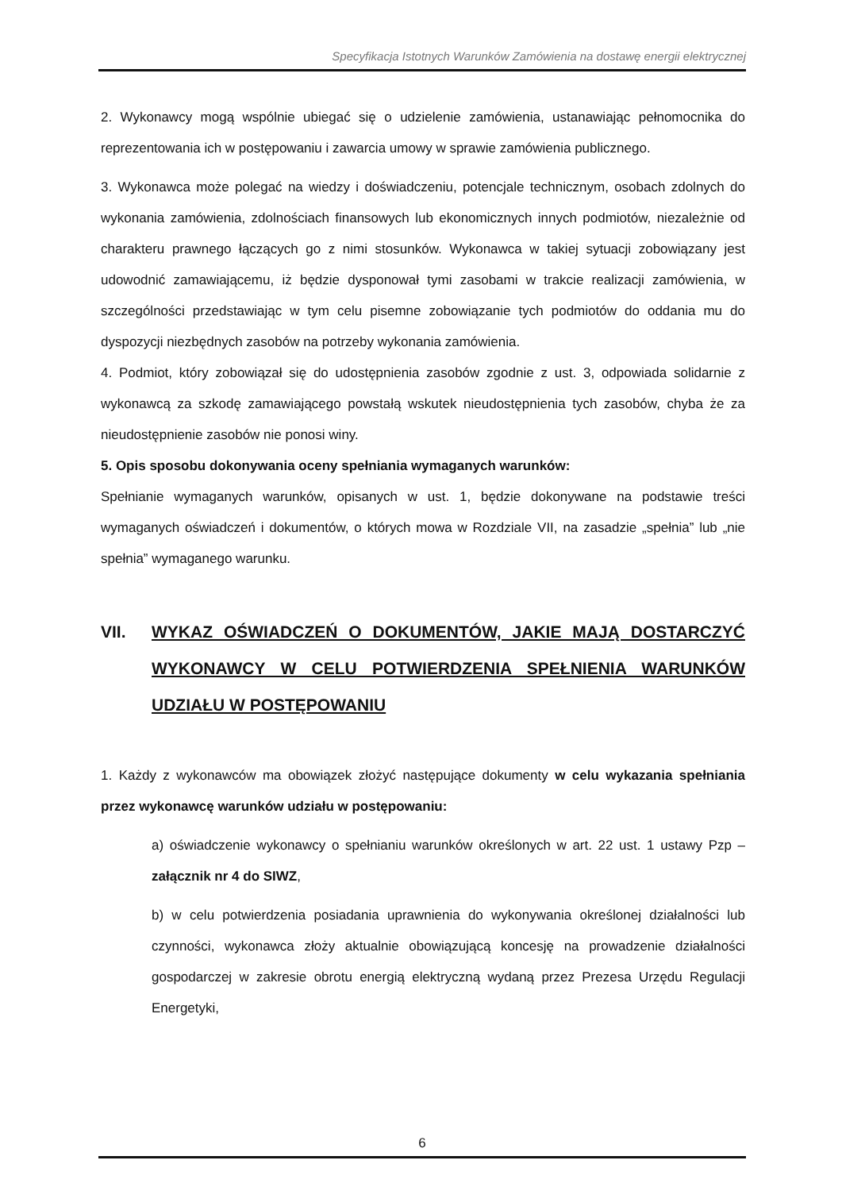Specyfikacja Istotnych Warunków Zamówienia na dostawę energii elektrycznej
2. Wykonawcy mogą wspólnie ubiegać się o udzielenie zamówienia, ustanawiając pełnomocnika do reprezentowania ich w postępowaniu i zawarcia umowy w sprawie zamówienia publicznego.
3. Wykonawca może polegać na wiedzy i doświadczeniu, potencjale technicznym, osobach zdolnych do wykonania zamówienia, zdolnościach finansowych lub ekonomicznych innych podmiotów, niezależnie od charakteru prawnego łączących go z nimi stosunków. Wykonawca w takiej sytuacji zobowiązany jest udowodnić zamawiającemu, iż będzie dysponował tymi zasobami w trakcie realizacji zamówienia, w szczególności przedstawiając w tym celu pisemne zobowiązanie tych podmiotów do oddania mu do dyspozycji niezbędnych zasobów na potrzeby wykonania zamówienia.
4. Podmiot, który zobowiązał się do udostępnienia zasobów zgodnie z ust. 3, odpowiada solidarnie z wykonawcą za szkodę zamawiającego powstałą wskutek nieudostępnienia tych zasobów, chyba że za nieudostępnienie zasobów nie ponosi winy.
5. Opis sposobu dokonywania oceny spełniania wymaganych warunków:
Spełnianie wymaganych warunków, opisanych w ust. 1, będzie dokonywane na podstawie treści wymaganych oświadczeń i dokumentów, o których mowa w Rozdziale VII, na zasadzie „spełnia” lub „nie spełnia” wymaganego warunku.
VII. WYKAZ OŚWIADCZEŃ O DOKUMENTÓW, JAKIE MAJĄ DOSTARCZYĆ WYKONAWCY W CELU POTWIERDZENIA SPEŁNIENIA WARUNKÓW UDZIAŁU W POSTĘPOWANIU
1. Każdy z wykonawców ma obowiązek złożyć następujące dokumenty w celu wykazania spełniania przez wykonawcę warunków udziału w postępowaniu:
a) oświadczenie wykonawcy o spełnianiu warunków określonych w art. 22 ust. 1 ustawy Pzp – załącznik nr 4 do SIWZ,
b) w celu potwierdzenia posiadania uprawnienia do wykonywania określonej działalności lub czynności, wykonawca złoży aktualnie obowiązującą koncesję na prowadzenie działalności gospodarczej w zakresie obrotu energią elektryczną wydaną przez Prezesa Urzędu Regulacji Energetyki,
6